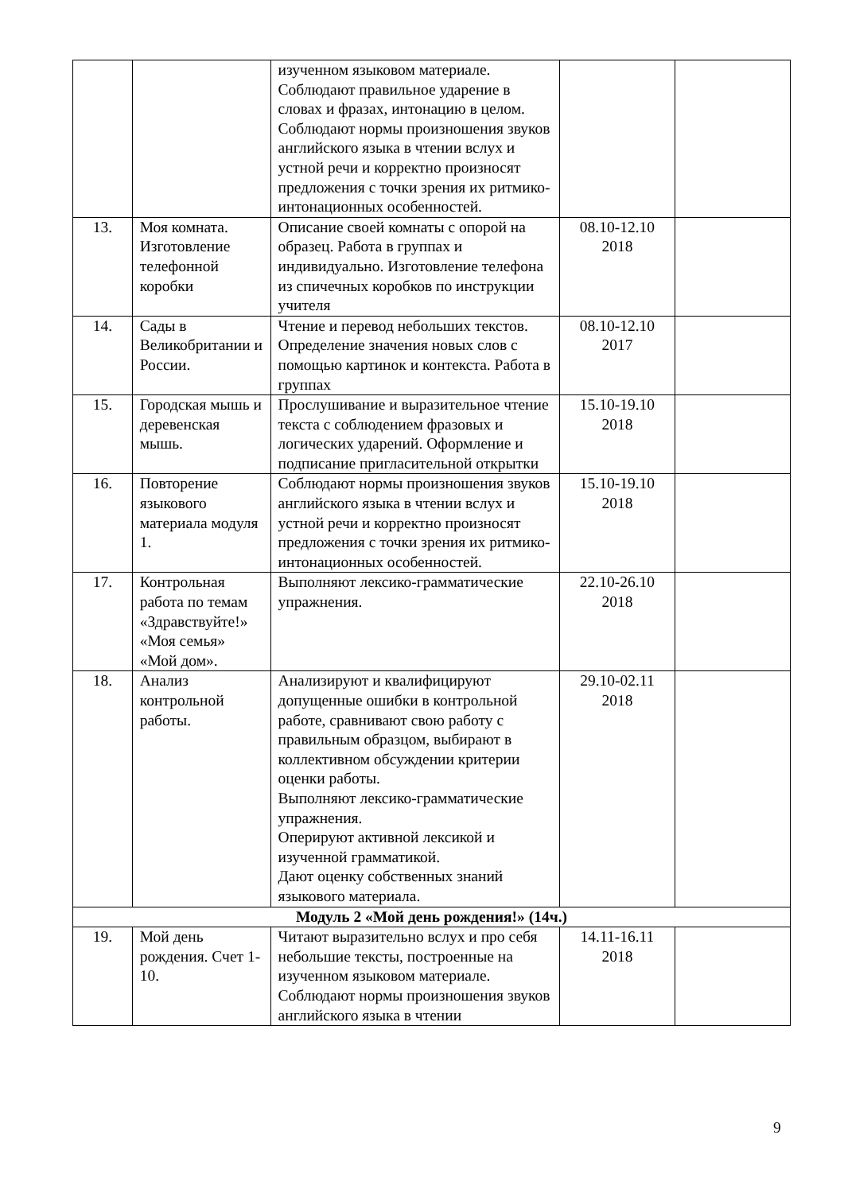| | | изученном языковом материале. Соблюдают правильное ударение в словах и фразах, интонацию в целом. Соблюдают нормы произношения звуков английского языка в чтении вслух и устной речи и корректно произносят предложения с точки зрения их ритмико-интонационных особенностей. | | |
| 13. | Моя комната. Изготовление телефонной коробки | Описание своей комнаты с опорой на образец. Работа в группах и индивидуально. Изготовление телефона из спичечных коробков по инструкции учителя | 08.10-12.10 2018 | |
| 14. | Сады в Великобритании и России. | Чтение и перевод небольших текстов. Определение значения новых слов с помощью картинок и контекста. Работа в группах | 08.10-12.10 2017 | |
| 15. | Городская мышь и деревенская мышь. | Прослушивание и выразительное чтение текста с соблюдением фразовых и логических ударений. Оформление и подписание пригласительной открытки | 15.10-19.10 2018 | |
| 16. | Повторение языкового материала модуля 1. | Соблюдают нормы произношения звуков английского языка в чтении вслух и устной речи и корректно произносят предложения с точки зрения их ритмико-интонационных особенностей. | 15.10-19.10 2018 | |
| 17. | Контрольная работа по темам «Здравствуйте!» «Моя семья» «Мой дом». | Выполняют лексико-грамматические упражнения. | 22.10-26.10 2018 | |
| 18. | Анализ контрольной работы. | Анализируют и квалифицируют допущенные ошибки в контрольной работе, сравнивают свою работу с правильным образцом, выбирают в коллективном обсуждении критерии оценки работы. Выполняют лексико-грамматические упражнения. Оперируют активной лексикой и изученной грамматикой. Дают оценку собственных знаний языкового материала. | 29.10-02.11 2018 | |
| Модуль 2 «Мой день рождения!» (14ч.) | | | | |
| 19. | Мой день рождения. Счет 1-10. | Читают выразительно вслух и про себя небольшие тексты, построенные на изученном языковом материале. Соблюдают нормы произношения звуков английского языка в чтении | 14.11-16.11 2018 | |
9